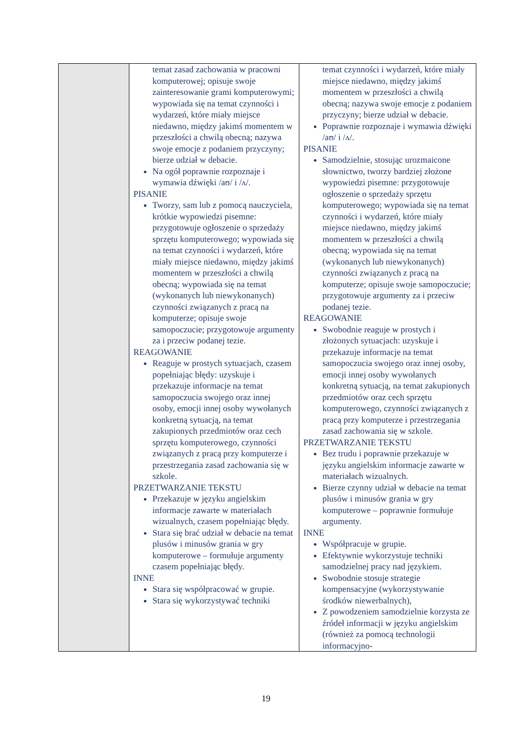| | temat zasad zachowania w pracowni komputerowej; opisuje swoje zainteresowanie grami komputerowymi; wypowiada się na temat czynności i wydarzeń, które miały miejsce niedawno, między jakimś momentem w przeszłości a chwilą obecną; nazywa swoje emocje z podaniem przyczyny; bierze udział w debacie. Na ogół poprawnie rozpoznaje i wymawia dźwięki /aʊ/ i /ʌ/. PISANIE Tworzy, sam lub z pomocą nauczyciela, krótkie wypowiedzi pisemne: przygotowuje ogłoszenie o sprzedaży sprzętu komputerowego; wypowiada się na temat czynności i wydarzeń, które miały miejsce niedawno, między jakimś momentem w przeszłości a chwilą obecną; wypowiada się na temat (wykonanych lub niewykonanych) czynności związanych z pracą na komputerze; opisuje swoje samopoczucie; przygotowuje argumenty za i przeciw podanej tezie. REAGOWANIE Reaguje w prostych sytuacjach, czasem popełniając błędy: uzyskuje i przekazuje informacje na temat samopoczucia swojego oraz innej osoby, emocji innej osoby wywołanych konkretną sytuacją, na temat zakupionych przedmiotów oraz cech sprzętu komputerowego, czynności związanych z pracą przy komputerze i przestrzegania zasad zachowania się w szkole. PRZETWARZANIE TEKSTU Przekazuje w języku angielskim informacje zawarte w materiałach wizualnych, czasem popełniając błędy. Stara się brać udział w debacie na temat plusów i minusów grania w gry komputerowe – formułuje argumenty czasem popełniając błędy. INNE Stara się współpracować w grupie. Stara się wykorzystywać techniki | temat czynności i wydarzeń, które miały miejsce niedawno, między jakimś momentem w przeszłości a chwilą obecną; nazywa swoje emocje z podaniem przyczyny; bierze udział w debacie. Poprawnie rozpoznaje i wymawia dźwięki /aʊ/ i /ʌ/. PISANIE Samodzielnie, stosując urozmaicone słownictwo, tworzy bardziej złożone wypowiedzi pisemne: przygotowuje ogłoszenie o sprzedaży sprzętu komputerowego; wypowiada się na temat czynności i wydarzeń, które miały miejsce niedawno, między jakimś momentem w przeszłości a chwilą obecną; wypowiada się na temat (wykonanych lub niewykonanych) czynności związanych z pracą na komputerze; opisuje swoje samopoczucie; przygotowuje argumenty za i przeciw podanej tezie. REAGOWANIE Swobodnie reaguje w prostych i złożonych sytuacjach: uzyskuje i przekazuje informacje na temat samopoczucia swojego oraz innej osoby, emocji innej osoby wywołanych konkretną sytuacją, na temat zakupionych przedmiotów oraz cech sprzętu komputerowego, czynności związanych z pracą przy komputerze i przestrzegania zasad zachowania się w szkole. PRZETWARZANIE TEKSTU Bez trudu i poprawnie przekazuje w języku angielskim informacje zawarte w materiałach wizualnych. Bierze czynny udział w debacie na temat plusów i minusów grania w gry komputerowe – poprawnie formułuje argumenty. INNE Współpracuje w grupie. Efektywnie wykorzystuje techniki samodzielnej pracy nad językiem. Swobodnie stosuje strategie kompensacyjne (wykorzystywanie środków niewerbalnych), Z powodzeniem samodzielnie korzysta ze źródeł informacji w języku angielskim (również za pomocą technologii informacyjno- |
19